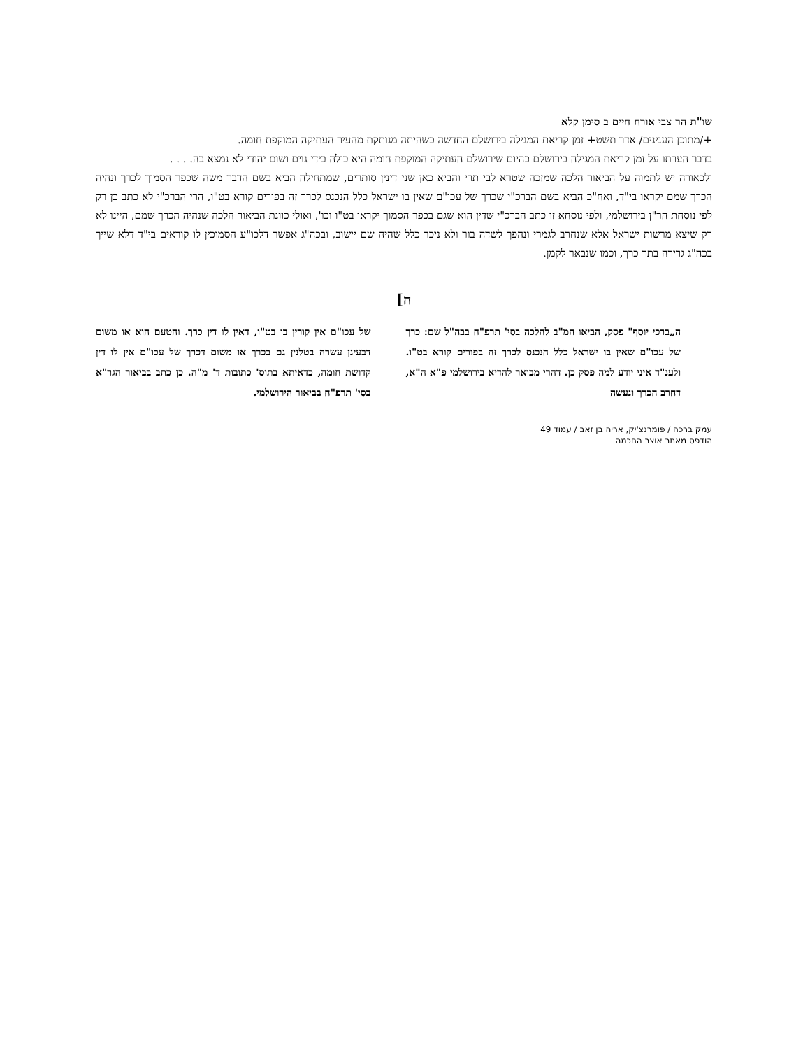שו"ת הר צבי אורח חיים ב סימן קלא
+/מתוכן הענינים/ אדר תשט+ זמן קריאת המגילה בירושלם החדשה כשהיתה מנותקת מהעיר העתיקה המוקפת חומה.
בדבר הערתו על זמן קריאת המגילה בירושלם כהיום שירושלם העתיקה המוקפת חומה היא כולה בידי גוים ושום יהודי לא נמצא בה. . . .
ולכאורה יש לתמוה על הביאור הלכה שמזכה שטרא לבי תרי והביא כאן שני דינין סותרים, שמתחילה הביא בשם הדבר משה שכפר הסמוך לכרך ונהיה הכרך שמם יקראו בי"ד, ואח"כ הביא בשם הברכ"י שכרך של עכו"ם שאין בו ישראל כלל הנכנס לכרך זה בפורים קורא בט"ו, הרי הברכ"י לא כתב כן רק לפי נוסחת הר"ן בירושלמי, ולפי נוסחא זו כתב הברכ"י שדין הוא שגם בכפר הסמוך יקראו בט"ו וכו', ואולי כוונת הביאור הלכה שנהיה הכרך שמם, היינו לא רק שיצא מרשות ישראל אלא שנחרב לגמרי ונהפך לשדה בור ולא ניכר כלל שהיה שם יישוב, ובכה"ג אפשר דלכו"ע הסמוכין לו קוראים בי"ד דלא שייך בכה"ג גרירה בתר כרך, וכמו שנבאר לקמן.
ה]
ה„ברכי יוסף" פסק, הביאו המ"ב להלכה בסי' תרפ"ח בבה"ל שם: כרך של עכו"ם שאין בו ישראל כלל הנכנס לכרך זה בפורים קורא בט"ו. ולענ"ד איני יודע למה פסק כן. דהרי מבואר להדיא בירושלמי פ"א ה"א, דחרב הכרך ונעשה
של עכו"ם אין קורין בו בט"ו, דאין לו דין כרך. והטעם הוא או משום דבעינן עשרה בטלנין גם בכרך או משום דכרך של עכו"ם אין לו דין קדושת חומה, כדאיתא בתוס' כתובות ד' מ"ה. כן כתב בביאור הגר"א בסי' תרפ"ח בביאור הירושלמי.
עמק ברכה / פומרנצ'יק, אריה בן זאב / עמוד 49
הודפס מאתר אוצר החכמה